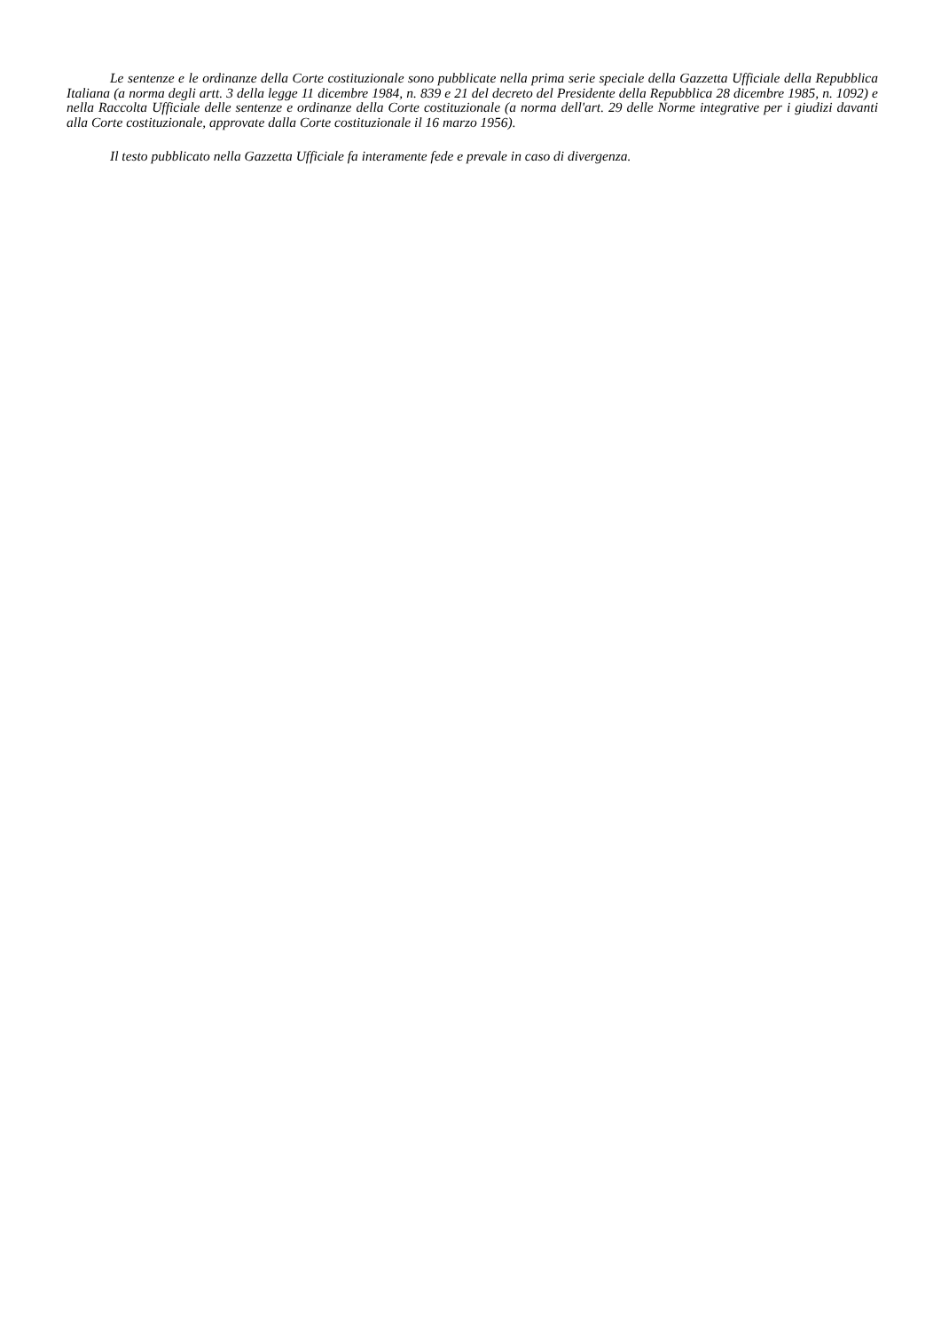Le sentenze e le ordinanze della Corte costituzionale sono pubblicate nella prima serie speciale della Gazzetta Ufficiale della Repubblica Italiana (a norma degli artt. 3 della legge 11 dicembre 1984, n. 839 e 21 del decreto del Presidente della Repubblica 28 dicembre 1985, n. 1092) e nella Raccolta Ufficiale delle sentenze e ordinanze della Corte costituzionale (a norma dell'art. 29 delle Norme integrative per i giudizi davanti alla Corte costituzionale, approvate dalla Corte costituzionale il 16 marzo 1956).
Il testo pubblicato nella Gazzetta Ufficiale fa interamente fede e prevale in caso di divergenza.